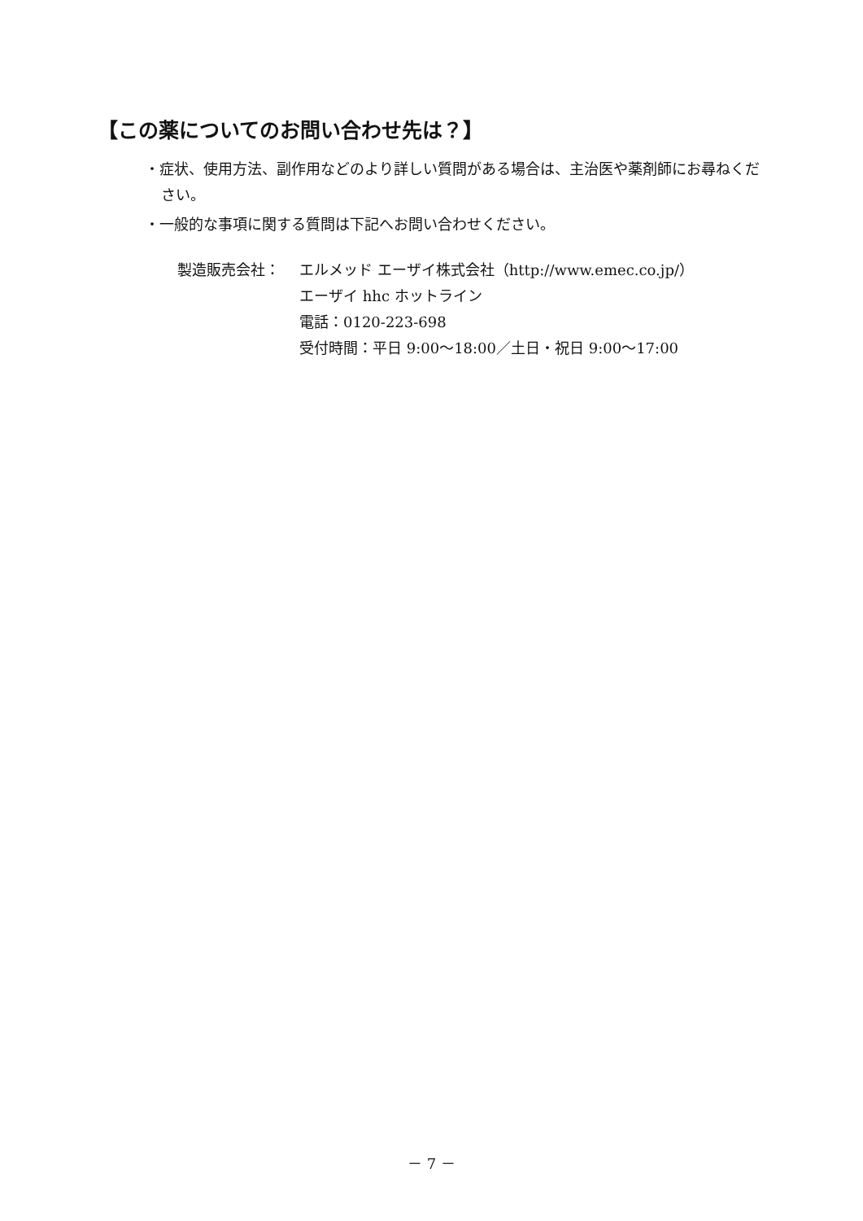【この薬についてのお問い合わせ先は？】
・症状、使用方法、副作用などのより詳しい質問がある場合は、主治医や薬剤師にお尋ねください。
・一般的な事項に関する質問は下記へお問い合わせください。
製造販売会社： エルメッド エーザイ株式会社（http://www.emec.co.jp/）
エーザイ hhc ホットライン
電話：0120-223-698
受付時間：平日 9:00～18:00／土日・祝日 9:00～17:00
－ 7 －